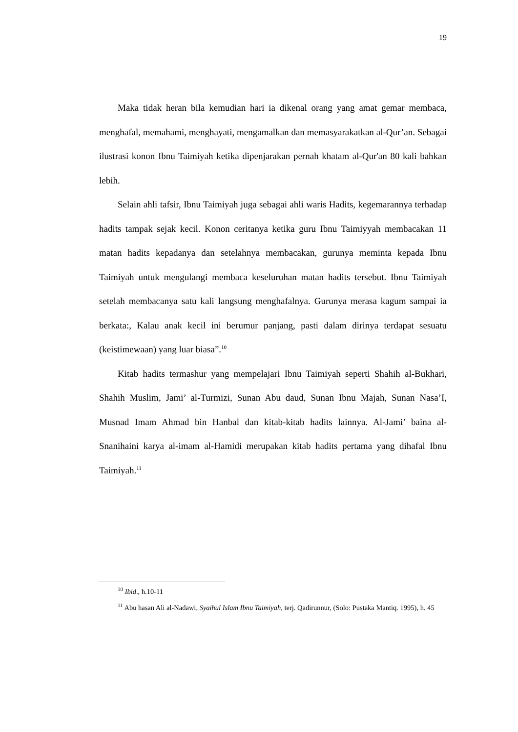19
Maka tidak heran bila kemudian hari ia dikenal orang yang amat gemar membaca, menghafal, memahami, menghayati, mengamalkan dan memasyarakatkan al-Qur’an. Sebagai ilustrasi konon Ibnu Taimiyah ketika dipenjarakan pernah khatam al-Qur'an 80 kali bahkan lebih.
Selain ahli tafsir, Ibnu Taimiyah juga sebagai ahli waris Hadits, kegemarannya terhadap hadits tampak sejak kecil. Konon ceritanya ketika guru Ibnu Taimiyyah membacakan 11 matan hadits kepadanya dan setelahnya membacakan, gurunya meminta kepada Ibnu Taimiyah untuk mengulangi membaca keseluruhan matan hadits tersebut. Ibnu Taimiyah setelah membacanya satu kali langsung menghafalnya. Gurunya merasa kagum sampai ia berkata:, Kalau anak kecil ini berumur panjang, pasti dalam dirinya terdapat sesuatu (keistimewaan) yang luar biasa”.<sup>10</sup>
Kitab hadits termashur yang mempelajari Ibnu Taimiyah seperti Shahih al-Bukhari, Shahih Muslim, Jami’ al-Turmizi, Sunan Abu daud, Sunan Ibnu Majah, Sunan Nasa’I, Musnad Imam Ahmad bin Hanbal dan kitab-kitab hadits lainnya. Al-Jami’ baina al-Snanihaini karya al-imam al-Hamidi merupakan kitab hadits pertama yang dihafal Ibnu Taimiyah.<sup>11</sup>
<sup>10</sup> Ibid., h.10-11
<sup>11</sup> Abu hasan Ali al-Nadawi, Syaihul Islam Ibnu Taimiyah, terj. Qadirunnur, (Solo: Pustaka Mantiq. 1995), h. 45